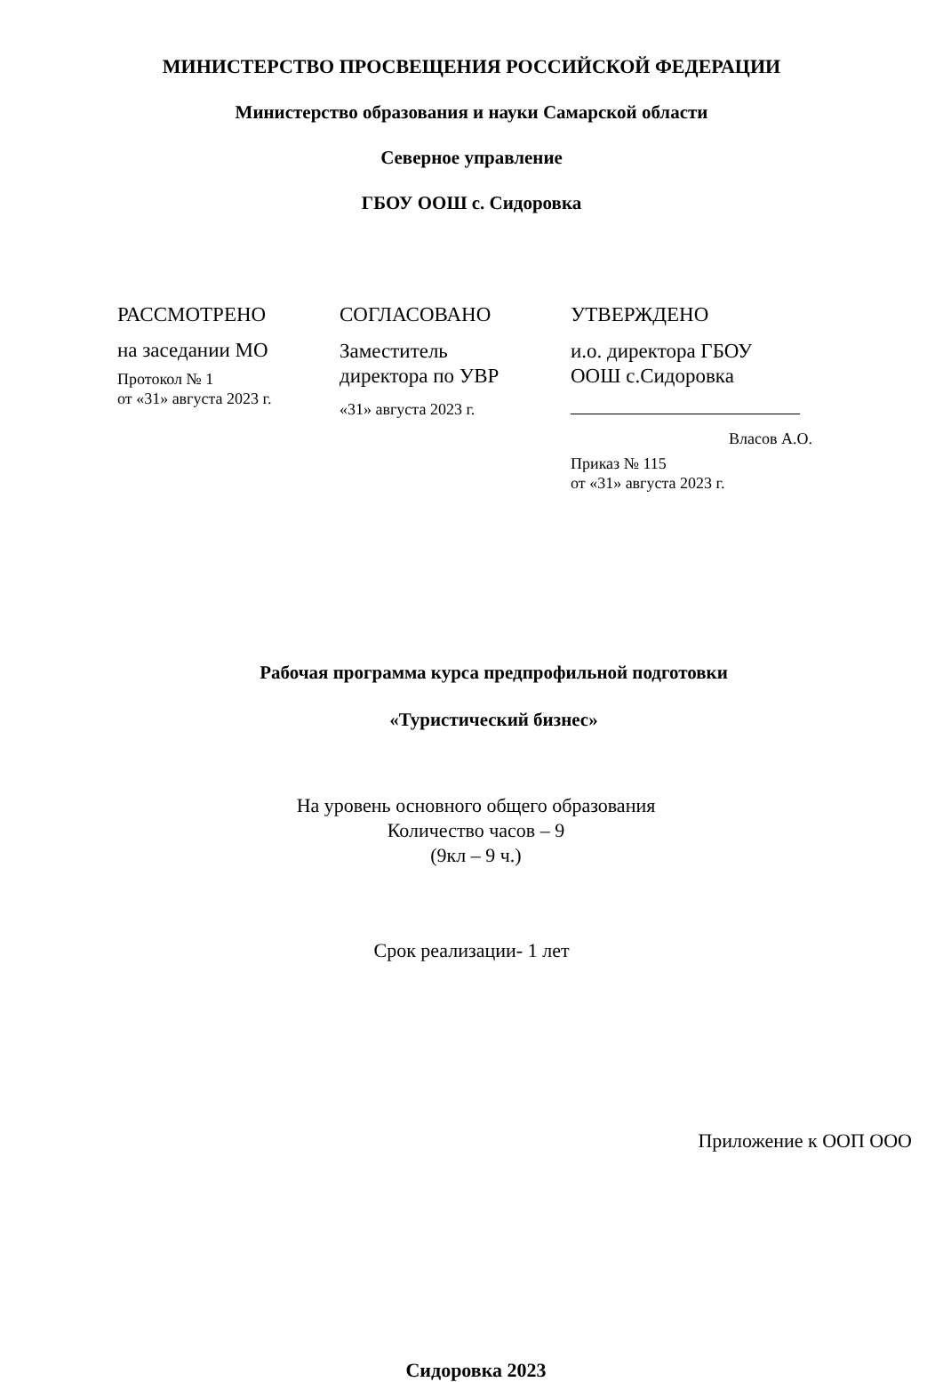МИНИСТЕРСТВО ПРОСВЕЩЕНИЯ РОССИЙСКОЙ ФЕДЕРАЦИИ
Министерство образования и науки Самарской области
Северное управление
ГБОУ ООШ с. Сидоровка
РАССМОТРЕНО
на заседании МО
Протокол № 1
от «31» августа 2023 г.
СОГЛАСОВАНО
Заместитель
директора по УВР
«31» августа 2023 г.
УТВЕРЖДЕНО
и.о. директора ГБОУ
ООШ с.Сидоровка
Власов А.О.
Приказ № 115
от «31» августа 2023 г.
Рабочая программа курса предпрофильной подготовки
«Туристический бизнес»
На уровень основного общего образования
Количество часов – 9
(9кл – 9 ч.)
Срок реализации- 1 лет
Приложение к ООП ООО
Сидоровка 2023